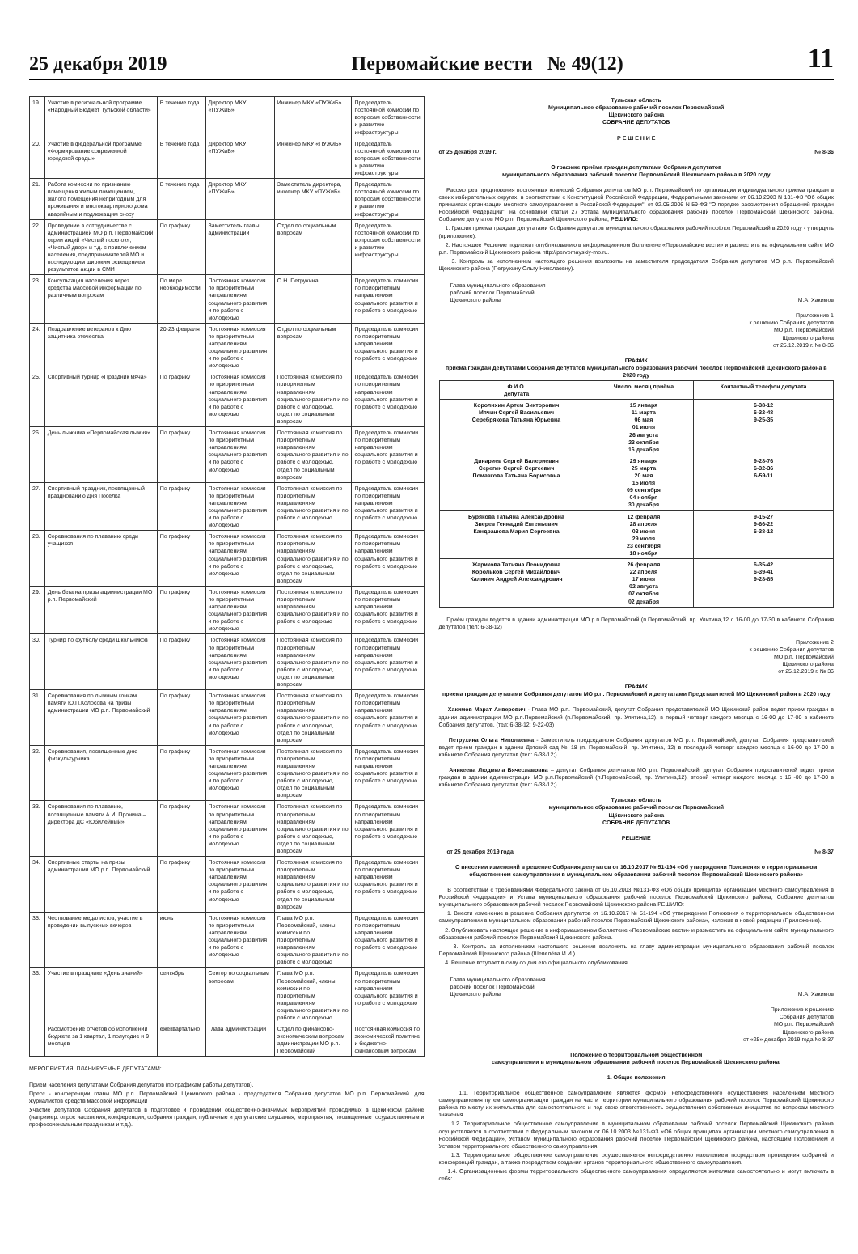25 декабря 2019 Первомайские вести № 49(12) 11
| 19.. | Участие в региональной программе «Народный Бюджет Тульской области» | В течение года | Директор МКУ «ПУЖиБ» | Инженер МКУ «ПУЖиБ» | Председатель постоянной комиссии по вопросам собственности и развитию инфраструктуры |
| 20. | Участие в федеральной программе «Формирование современной городской среды» | В течение года | Директор МКУ «ПУЖиБ» | Инженер МКУ «ПУЖиБ» | Председатель постоянной комиссии по вопросам собственности и развитию инфраструктуры |
| 21. | Работа комиссии по признанию помещения жилым помещением, жилого помещения непригодным для проживания и многоквартирного дома аварийным и подлежащим сносу | В течение года | Директор МКУ «ПУЖиБ» | Заместитель директора, инженер МКУ «ПУЖиБ» | Председатель постоянной комиссии по вопросам собственности и развитию инфраструктуры |
| 22. | Проведение в сотрудничестве с администрацией МО р.п. Первомайский серии акций «Чистый поселок», «Чистый двор» и т.д. с привлечением населения, предпринимателей МО и последующим широким освещением результатов акции в СМИ | По графику | Заместитель главы администрации | Отдел по социальным вопросам | Председатель постоянной комиссии по вопросам собственности и развитию инфраструктуры |
| 23. | Консультация населения через средства массовой информации по различным вопросам | По мере необходимости | Постоянная комиссия по приоритетным направлениям социального развития и по работе с молодежью | О.Н. Петрухина | Председатель комиссии по приоритетным направлениям социального развития и по работе с молодежью |
| 24. | Поздравление ветеранов к Дню защитника отечества | 20-23 февраля | Постоянная комиссия по приоритетным направлениям социального развития и по работе с молодежью | Отдел по социальным вопросам | Председатель комиссии по приоритетным направлениям социального развития и по работе с молодежью |
| 25. | Спортивный турнир «Праздник мяча» | По графику | Постоянная комиссия по приоритетным направлениям социального развития и по работе с молодежью | Постоянная комиссия по приоритетным направлениям социального развития и по работе с молодежью, отдел по социальным вопросам | Председатель комиссии по приоритетным направлениям социального развития и по работе с молодежью |
| 26. | День лыжника «Первомайская лыжня» | По графику | Постоянная комиссия по приоритетным направлениям социального развития и по работе с молодежью | Постоянная комиссия по приоритетным направлениям социального развития и по работе с молодежью, отдел по социальным вопросам | Председатель комиссии по приоритетным направлениям социального развития и по работе с молодежью |
| 27. | Спортивный праздник, посвященный празднованию Дня Поселка | По графику | Постоянная комиссия по приоритетным направлениям социального развития и по работе с молодежью | Постоянная комиссия по приоритетным направлениям социального развития и по работе с молодежью | Председатель комиссии по приоритетным направлениям социального развития и по работе с молодежью |
| 28. | Соревнования по плаванию среди учащихся | По графику | Постоянная комиссия по приоритетным направлениям социального развития и по работе с молодежью | Постоянная комиссия по приоритетным направлениям социального развития и по работе с молодежью, отдел по социальным вопросам | Председатель комиссии по приоритетным направлениям социального развития и по работе с молодежью |
| 29. | День бега на призы администрации МО р.п. Первомайский | По графику | Постоянная комиссия по приоритетным направлениям социального развития и по работе с молодежью | Постоянная комиссия по приоритетным направлениям социального развития и по работе с молодежью | Председатель комиссии по приоритетным направлениям социального развития и по работе с молодежью |
| 30. | Турнир по футболу среди школьников | По графику | Постоянная комиссия по приоритетным направлениям социального развития и по работе с молодежью | Постоянная комиссия по приоритетным направлениям социального развития и по работе с молодежью, отдел по социальным вопросам | Председатель комиссии по приоритетным направлениям социального развития и по работе с молодежью |
| 31. | Соревнования по лыжным гонкам памяти Ю.П.Колосова на призы администрации МО р.п. Первомайский | По графику | Постоянная комиссия по приоритетным направлениям социального развития и по работе с молодежью | Постоянная комиссия по приоритетным направлениям социального развития и по работе с молодежью, отдел по социальным вопросам | Председатель комиссии по приоритетным направлениям социального развития и по работе с молодежью |
| 32. | Соревнования, посвященные дню физкультурника | По графику | Постоянная комиссия по приоритетным направлениям социального развития и по работе с молодежью | Постоянная комиссия по приоритетным направлениям социального развития и по работе с молодежью, отдел по социальным вопросам | Председатель комиссии по приоритетным направлениям социального развития и по работе с молодежью |
| 33. | Соревнования по плаванию, посвященные памяти А.И. Пронина – директора ДС «Юбилейный» | По графику | Постоянная комиссия по приоритетным направлениям социального развития и по работе с молодежью | Постоянная комиссия по приоритетным направлениям социального развития и по работе с молодежью, отдел по социальным вопросам | Председатель комиссии по приоритетным направлениям социального развития и по работе с молодежью |
| 34. | Спортивные старты на призы администрации МО р.п. Первомайский | По графику | Постоянная комиссия по приоритетным направлениям социального развития и по работе с молодежью | Постоянная комиссия по приоритетным направлениям социального развития и по работе с молодежью, отдел по социальным вопросам | Председатель комиссии по приоритетным направлениям социального развития и по работе с молодежью |
| 35. | Чествование медалистов, участие в проведении выпускных вечеров | июнь | Постоянная комиссия по приоритетным направлениям социального развития и по работе с молодежью | Глава МО р.п. Первомайский, члены комиссии по приоритетным направлениям социального развития и по работе с молодежью | Председатель комиссии по приоритетным направлениям социального развития и по работе с молодежью |
| 36. | Участие в празднике «День знаний» | сентябрь | Сектор по социальным вопросам | Глава МО р.п. Первомайский, члены комиссии по приоритетным направлениям социального развития и по работе с молодежью | Председатель комиссии по приоритетным направлениям социального развития и по работе с молодежью |
| | Рассмотрение отчетов об исполнении бюджета за 1 квартал, 1 полугодие и 9 месяцев | ежеквартально | Глава администрации | Отдел по финансово-экономическим вопросам администрации МО р.п. Первомайский | Постоянная комиссия по экономической политике и бюджетно-финансовым вопросам |
МЕРОПРИЯТИЯ, ПЛАНИРУЕМЫЕ ДЕПУТАТАМИ:
Прием населения депутатами Собрания депутатов (по графикам работы депутатов).
Пресс - конференции главы МО р.п. Первомайский Щекинского района - председателя Собрания депутатов МО р.п. Первомайский. для журналистов средств массовой информации
Участие депутатов Собрания депутатов в подготовке и проведении общественно-значимых мероприятий проводимых в Щекинском районе (например: опрос населения, конференции, собрания граждан, публичные и депутатские слушания, мероприятия, посвященные государственным и профессиональным праздникам и т.д.).
Тульская область
Муниципальное образование рабочий поселок Первомайский
Щекинского района
СОБРАНИЕ ДЕПУТАТОВ
Р Е Ш Е Н И Е
от 25 декабря 2019 г. № 8-36
О графике приёма граждан депутатами Собрания депутатов
муниципального образования рабочий поселок Первомайский Щекинского района в 2020 году
Рассмотрев предложения постоянных комиссий Собрания депутатов МО р.п. Первомайский по организации индивидуального приема граждан в своих избирательных округах, в соответствии с Конституцией Российской Федерации, Федеральными законами от 06.10.2003 N 131-ФЗ "Об общих принципах организации местного самоуправления в Российской Федерации", от 02.05.2006 N 59-ФЗ "О порядке рассмотрения обращений граждан Российской Федерации", на основании статьи 27 Устава муниципального образования рабочий посёлок Первомайский Щекинского района, Собрание депутатов МО р.п. Первомайский Щекинского района, РЕШИЛО:
1. График приема граждан депутатами Собрания депутатов муниципального образования рабочий посёлок Первомайский в 2020 году - утвердить (приложение).
2. Настоящее Решение подлежит опубликованию в информационном бюллетене «Первомайские вести» и разместить на официальном сайте МО р.п. Первомайский Щекинского района http://pervomayskiy-mo.ru.
3. Контроль за исполнением настоящего решения возложить на заместителя председателя Собрания депутатов МО р.п. Первомайский Щекинского района (Петрухину Ольгу Николаевну).
Глава муниципального образования
рабочий поселок Первомайский
Щекинского района М.А. Хакимов
Приложение 1
к решению Собрания депутатов
МО р.п. Первомайский
Щекинского района
от 25.12.2019 г. № 8-36
ГРАФИК
приема граждан депутатами Собрания депутатов муниципального образования рабочий поселок Первомайский Щекинского района в 2020 году
| Ф.И.О. депутата | Число, месяц приёма | Контактный телефон депутата |
| --- | --- | --- |
| Королихин Артем Викторович Мячин Сергей Васильевич Серебрякова Татьяна Юрьевна | 15 января 11 марта 06 мая 01 июля 26 августа 23 октября 16 декабря | 6-38-12 6-32-48 9-25-35 |
| Динариев Сергей Валериевич Серегин Сергей Сергеевич Помазкова Татьяна Борисовна | 29 января 25 марта 20 мая 15 июля 09 сентября 04 ноября 30 декабря | 9-28-76 6-32-36 6-59-11 |
| Бурякова Татьяна Александровна Зверев Геннадий Евгеньевич Кандрашова Мария Сергеевна | 12 февраля 28 апреля 03 июня 29 июля 23 сентября 18 ноября | 9-15-27 9-66-22 6-38-12 |
| Жарикова Татьяна Леонидовна Корольков Сергей Михайлович Калинич Андрей Александрович | 26 февраля 22 апреля 17 июня 02 августа 07 октября 02 декабря | 6-35-42 6-39-41 9-28-85 |
Приём граждан ведется в здании администрации МО р.п.Первомайский (п.Первомайский, пр. Улитина,12 с 16-00 до 17-30 в кабинете Собрания депутатов (тел: 6-38-12)
Приложение 2
к решению Собрания депутатов
МО р.п. Первомайский
Щекинского района
от 25.12.2019 г. № 36
ГРАФИК
приема граждан депутатами Собрания депутатов МО р.п. Первомайский и депутатами Представителей МО Щекинский район в 2020 году
Хакимов Марат Анверович - Глава МО р.п. Первомайский, депутат Собрания представителей МО Щекинский район ведет прием граждан в здании администрации МО р.п.Первомайский (п.Первомайский, пр. Улитина,12), в первый четверг каждого месяца с 16-00 до 17-00 в кабинете Собрания депутатов. (тел: 6-38-12; 9-22-03)
Петрухина Ольга Николаевна - Заместитель председателя Собрания депутатов МО р.п. Первомайский, депутат Собрания представителей ведет прием граждан в здании Детский сад № 18 (п. Первомайский, пр. Улитина, 12) в последний четверг каждого месяца с 16-00 до 17-00 в кабинете Собрания депутатов (тел: 6-38-12;)
Аникеева Людмила Вячеславовна – депутат Собрания депутатов МО р.п. Первомайский, депутат Собрания представителей ведет прием граждан в здании администрации МО р.п.Первомайский (п.Первомайский, пр. Улитина,12), второй четверг каждого месяца с 16 -00 до 17-00 в кабинете Собрания депутатов (тел: 6-38-12;)
Тульская область
муниципальное образование рабочий поселок Первомайский
Щёкинского района
СОБРАНИЕ ДЕПУТАТОВ
РЕШЕНИЕ
от 25 декабря 2019 года № 8-37
О внесении изменений в решение Собрания депутатов от 16.10.2017 № 51-194 «Об утверждении Положения о территориальном общественном самоуправлении в муниципальном образовании рабочий поселок Первомайский Щекинского района»
В соответствии с требованиями Федерального закона от 06.10.2003 №131-ФЗ «Об общих принципах организации местного самоуправления в Российской Федерации» и Устава муниципального образования рабочий поселок Первомайский Щекинского района, Собрание депутатов муниципального образования рабочий поселок Первомайский Щекинского района РЕШИЛО:
1. Внести изменение в решение Собрания депутатов от 16.10.2017 № 51-194 «Об утверждении Положения о территориальном общественном самоуправлении в муниципальном образовании рабочий поселок Первомайский Щекинского района», изложив в новой редакции (Приложение).
2. Опубликовать настоящее решение в информационном бюллетене «Первомайские вести» и разместить на официальном сайте муниципального образования рабочий поселок Первомайский Щекинского района.
3. Контроль за исполнением настоящего решения возложить на главу администрации муниципального образования рабочий поселок Первомайский Щекинского района (Шепелёва И.И.)
4. Решение вступает в силу со дня его официального опубликования.
Глава муниципального образования
рабочий поселок Первомайский
Щекинского района М.А. Хакимов
Приложение к решению
Собрания депутатов
МО р.п. Первомайский
Щекинского района
от «25» декабря 2019 года № 8-37
Положение о территориальном общественном
самоуправлении в муниципальном образовании рабочий поселок Первомайский Щекинского района.
1. Общие положения
1.1. Территориальное общественное самоуправление является формой непосредственного осуществления населением местного самоуправления путем самоорганизации граждан на части территории муниципального образования рабочий поселок Первомайский Щекинского района по месту их жительства для самостоятельного и под свою ответственность осуществления собственных инициатив по вопросам местного значения.
1.2. Территориальное общественное самоуправление в муниципальном образовании рабочий поселок Первомайский Щекинского района осуществляется в соответствии с Федеральным законом от 06.10.2003 №131-ФЗ «Об общих принципах организации местного самоуправления в Российской Федерации», Уставом муниципального образования рабочий поселок Первомайский Щекинского района, настоящим Положением и Уставом территориального общественного самоуправления.
1.3. Территориальное общественное самоуправление осуществляется непосредственно населением посредством проведения собраний и конференций граждан, а также посредством создания органов территориального общественного самоуправления.
1.4. Организационные формы территориального общественного самоуправления определяются жителями самостоятельно и могут включать в себя: